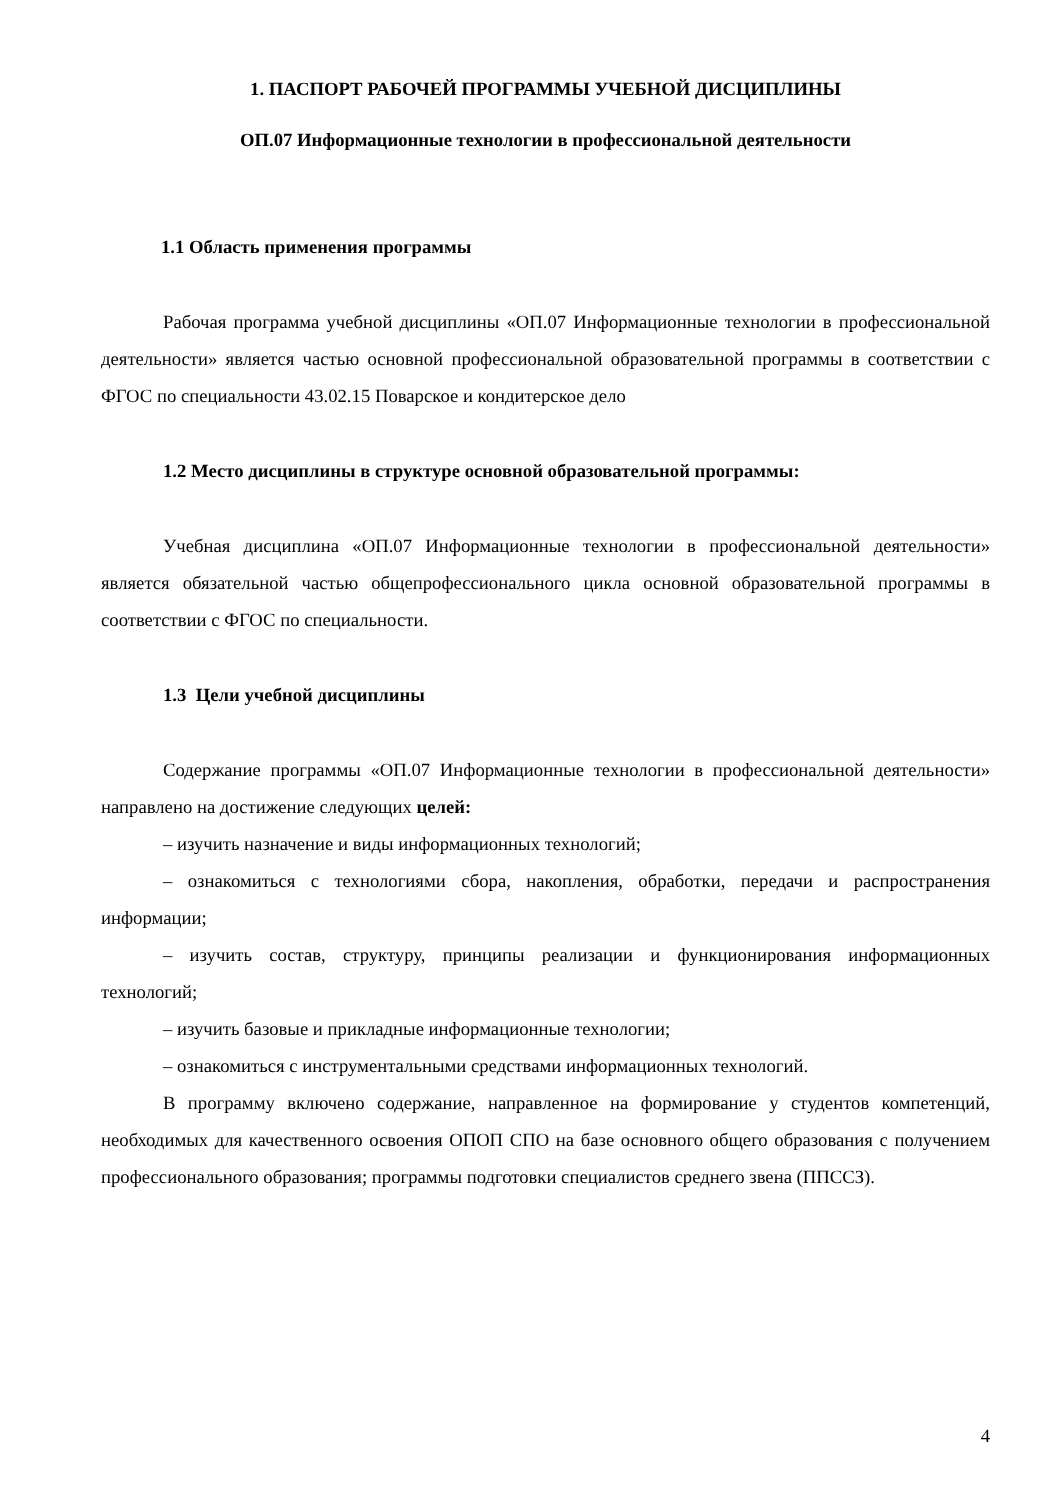1. ПАСПОРТ РАБОЧЕЙ ПРОГРАММЫ УЧЕБНОЙ ДИСЦИПЛИНЫ
ОП.07 Информационные технологии в профессиональной деятельности
1.1 Область применения программы
Рабочая программа учебной дисциплины «ОП.07 Информационные технологии в профессиональной деятельности» является частью основной профессиональной образовательной программы в соответствии с ФГОС по специальности 43.02.15 Поварское и кондитерское дело
1.2 Место дисциплины в структуре основной образовательной программы:
Учебная дисциплина «ОП.07 Информационные технологии в профессиональной деятельности» является обязательной частью общепрофессионального цикла основной образовательной программы в соответствии с ФГОС по специальности.
1.3 Цели учебной дисциплины
Содержание программы «ОП.07 Информационные технологии в профессиональной деятельности» направлено на достижение следующих целей:
‒ изучить назначение и виды информационных технологий;
‒ ознакомиться с технологиями сбора, накопления, обработки, передачи и распространения информации;
‒ изучить состав, структуру, принципы реализации и функционирования информационных технологий;
‒ изучить базовые и прикладные информационные технологии;
‒ ознакомиться с инструментальными средствами информационных технологий.
В программу включено содержание, направленное на формирование у студентов компетенций, необходимых для качественного освоения ОПОП СПО на базе основного общего образования с получением профессионального образования; программы подготовки специалистов среднего звена (ППССЗ).
4